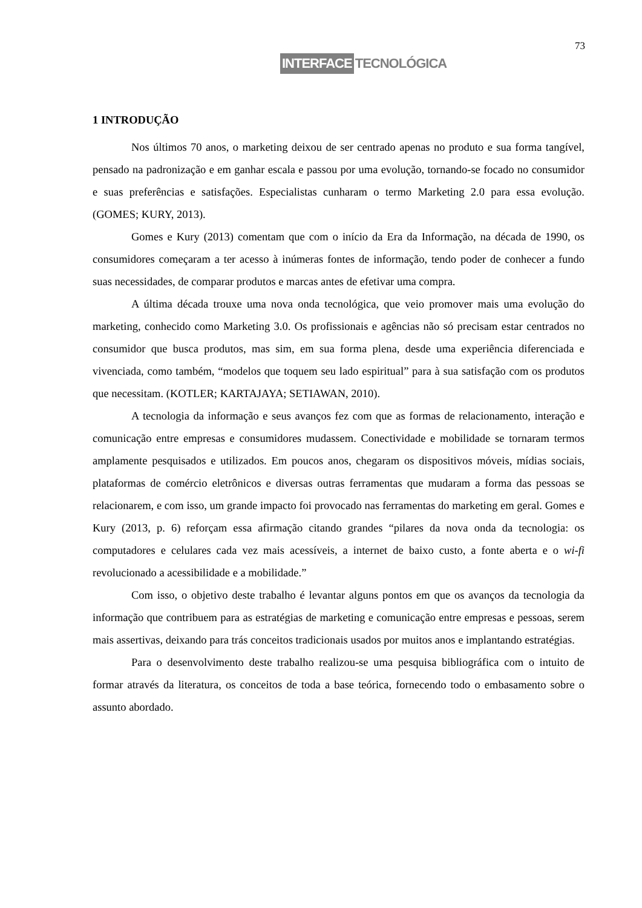73
INTERFACE TECNOLÓGICA
1 INTRODUÇÃO
Nos últimos 70 anos, o marketing deixou de ser centrado apenas no produto e sua forma tangível, pensado na padronização e em ganhar escala e passou por uma evolução, tornando-se focado no consumidor e suas preferências e satisfações. Especialistas cunharam o termo Marketing 2.0 para essa evolução. (GOMES; KURY, 2013).
Gomes e Kury (2013) comentam que com o início da Era da Informação, na década de 1990, os consumidores começaram a ter acesso à inúmeras fontes de informação, tendo poder de conhecer a fundo suas necessidades, de comparar produtos e marcas antes de efetivar uma compra.
A última década trouxe uma nova onda tecnológica, que veio promover mais uma evolução do marketing, conhecido como Marketing 3.0. Os profissionais e agências não só precisam estar centrados no consumidor que busca produtos, mas sim, em sua forma plena, desde uma experiência diferenciada e vivenciada, como também, “modelos que toquem seu lado espiritual” para à sua satisfação com os produtos que necessitam. (KOTLER; KARTAJAYA; SETIAWAN, 2010).
A tecnologia da informação e seus avanços fez com que as formas de relacionamento, interação e comunicação entre empresas e consumidores mudassem. Conectividade e mobilidade se tornaram termos amplamente pesquisados e utilizados. Em poucos anos, chegaram os dispositivos móveis, mídias sociais, plataformas de comércio eletrônicos e diversas outras ferramentas que mudaram a forma das pessoas se relacionarem, e com isso, um grande impacto foi provocado nas ferramentas do marketing em geral. Gomes e Kury (2013, p. 6) reforçam essa afirmação citando grandes “pilares da nova onda da tecnologia: os computadores e celulares cada vez mais acessíveis, a internet de baixo custo, a fonte aberta e o wi-fi revolucionado a acessibilidade e a mobilidade.”
Com isso, o objetivo deste trabalho é levantar alguns pontos em que os avanços da tecnologia da informação que contribuem para as estratégias de marketing e comunicação entre empresas e pessoas, serem mais assertivas, deixando para trás conceitos tradicionais usados por muitos anos e implantando estratégias.
Para o desenvolvimento deste trabalho realizou-se uma pesquisa bibliográfica com o intuito de formar através da literatura, os conceitos de toda a base teórica, fornecendo todo o embasamento sobre o assunto abordado.